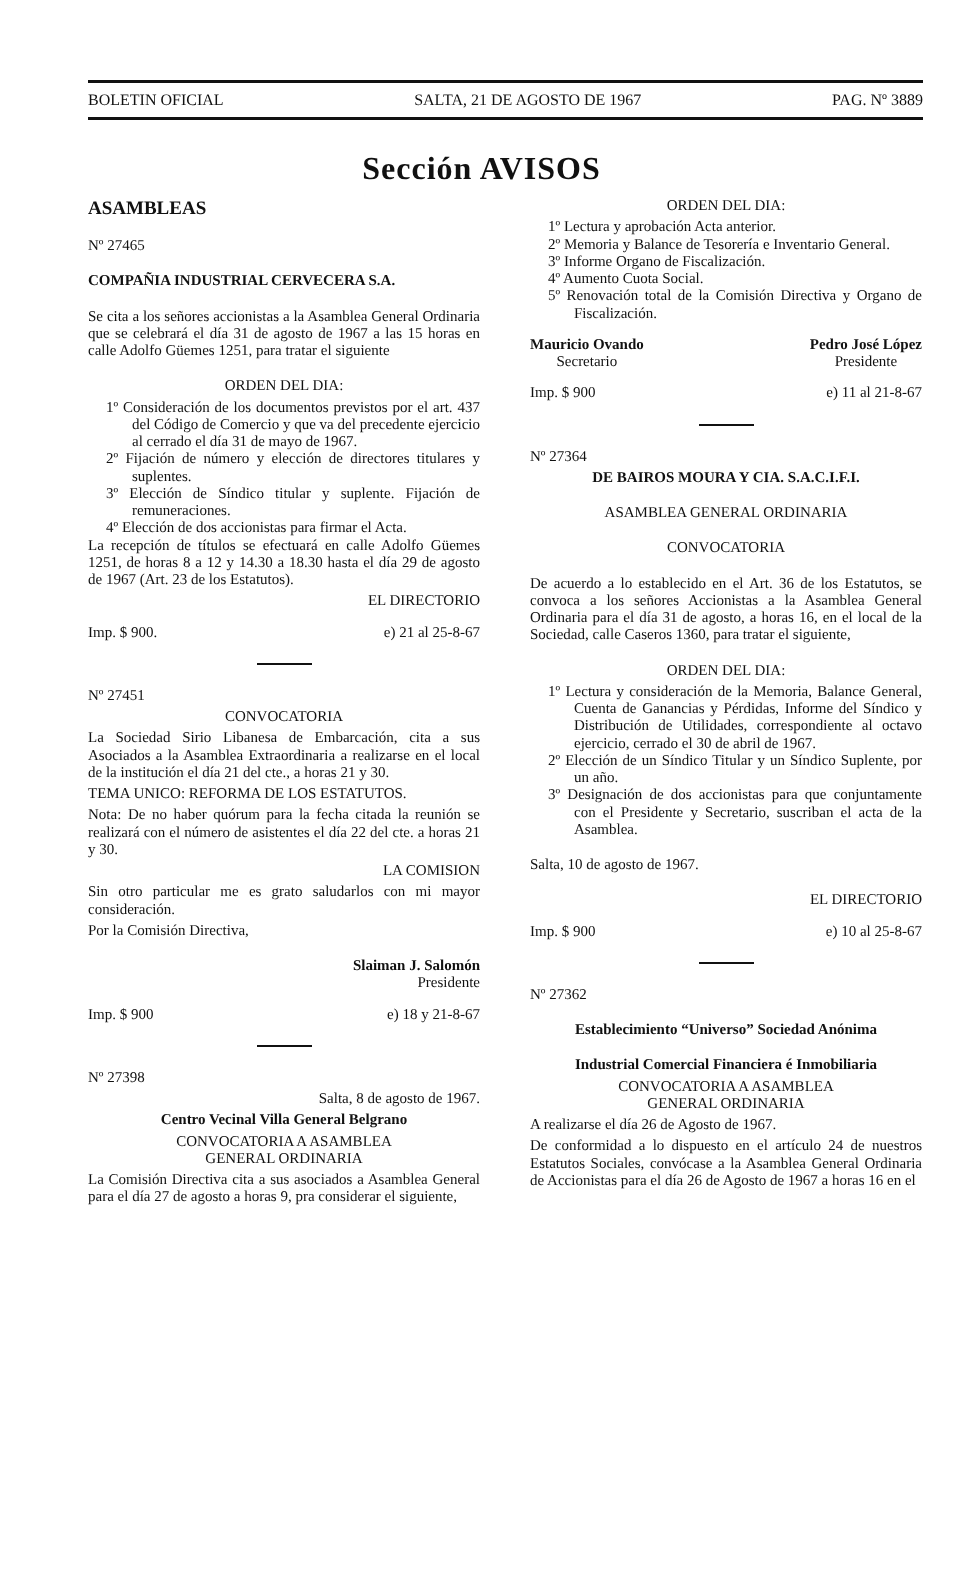BOLETIN OFICIAL SALTA, 21 DE AGOSTO DE 1967 PAG. Nº 3889
Sección AVISOS
ASAMBLEAS
Nº 27465
COMPAÑIA INDUSTRIAL CERVECERA S.A.
Se cita a los señores accionistas a la Asamblea General Ordinaria que se celebrará el día 31 de agosto de 1967 a las 15 horas en calle Adolfo Güemes 1251, para tratar el siguiente
ORDEN DEL DIA:
1º Consideración de los documentos previstos por el art. 437 del Código de Comercio y que va del precedente ejercicio al cerrado el día 31 de mayo de 1967.
2º Fijación de número y elección de directores titulares y suplentes.
3º Elección de Síndico titular y suplente. Fijación de remuneraciones.
4º Elección de dos accionistas para firmar el Acta.
La recepción de títulos se efectuará en calle Adolfo Güemes 1251, de horas 8 a 12 y 14.30 a 18.30 hasta el día 29 de agosto de 1967 (Art. 23 de los Estatutos).
EL DIRECTORIO
Imp. $ 900. e) 21 al 25-8-67
Nº 27451
CONVOCATORIA
La Sociedad Sirio Libanesa de Embarcación, cita a sus Asociados a la Asamblea Extraordinaria a realizarse en el local de la institución el día 21 del cte., a horas 21 y 30.
TEMA UNICO: REFORMA DE LOS ESTATUTOS.
Nota: De no haber quórum para la fecha citada la reunión se realizará con el número de asistentes el día 22 del cte. a horas 21 y 30.
LA COMISION
Sin otro particular me es grato saludarlos con mi mayor consideración.
Por la Comisión Directiva,
Slaiman J. Salomón
Presidente
Imp. $ 900 e) 18 y 21-8-67
Nº 27398
Salta, 8 de agosto de 1967.
Centro Vecinal Villa General Belgrano
CONVOCATORIA A ASAMBLEA
GENERAL ORDINARIA
La Comisión Directiva cita a sus asociados a Asamblea General para el día 27 de agosto a horas 9, pra considerar el siguiente,
ORDEN DEL DIA:
1º Lectura y aprobación Acta anterior.
2º Memoria y Balance de Tesorería e Inventario General.
3º Informe Organo de Fiscalización.
4º Aumento Cuota Social.
5º Renovación total de la Comisión Directiva y Organo de Fiscalización.
Mauricio Ovando
Secretario Pedro José López
Presidente
Imp. $ 900 e) 11 al 21-8-67
Nº 27364
DE BAIROS MOURA Y CIA. S.A.C.I.F.I.
ASAMBLEA GENERAL ORDINARIA
CONVOCATORIA
De acuerdo a lo establecido en el Art. 36 de los Estatutos, se convoca a los señores Accionistas a la Asamblea General Ordinaria para el día 31 de agosto, a horas 16, en el local de la Sociedad, calle Caseros 1360, para tratar el siguiente,
ORDEN DEL DIA:
1º Lectura y consideración de la Memoria, Balance General, Cuenta de Ganancias y Pérdidas, Informe del Síndico y Distribución de Utilidades, correspondiente al octavo ejercicio, cerrado el 30 de abril de 1967.
2º Elección de un Síndico Titular y un Síndico Suplente, por un año.
3º Designación de dos accionistas para que conjuntamente con el Presidente y Secretario, suscriban el acta de la Asamblea.
Salta, 10 de agosto de 1967.
EL DIRECTORIO
Imp. $ 900 e) 10 al 25-8-67
Nº 27362
Establecimiento “Universo” Sociedad Anónima
Industrial Comercial Financiera é Inmobiliaria
CONVOCATORIA A ASAMBLEA
GENERAL ORDINARIA
A realizarse el día 26 de Agosto de 1967.
De conformidad a lo dispuesto en el artículo 24 de nuestros Estatutos Sociales, convócase a la Asamblea General Ordinaria de Accionistas para el día 26 de Agosto de 1967 a horas 16 en el